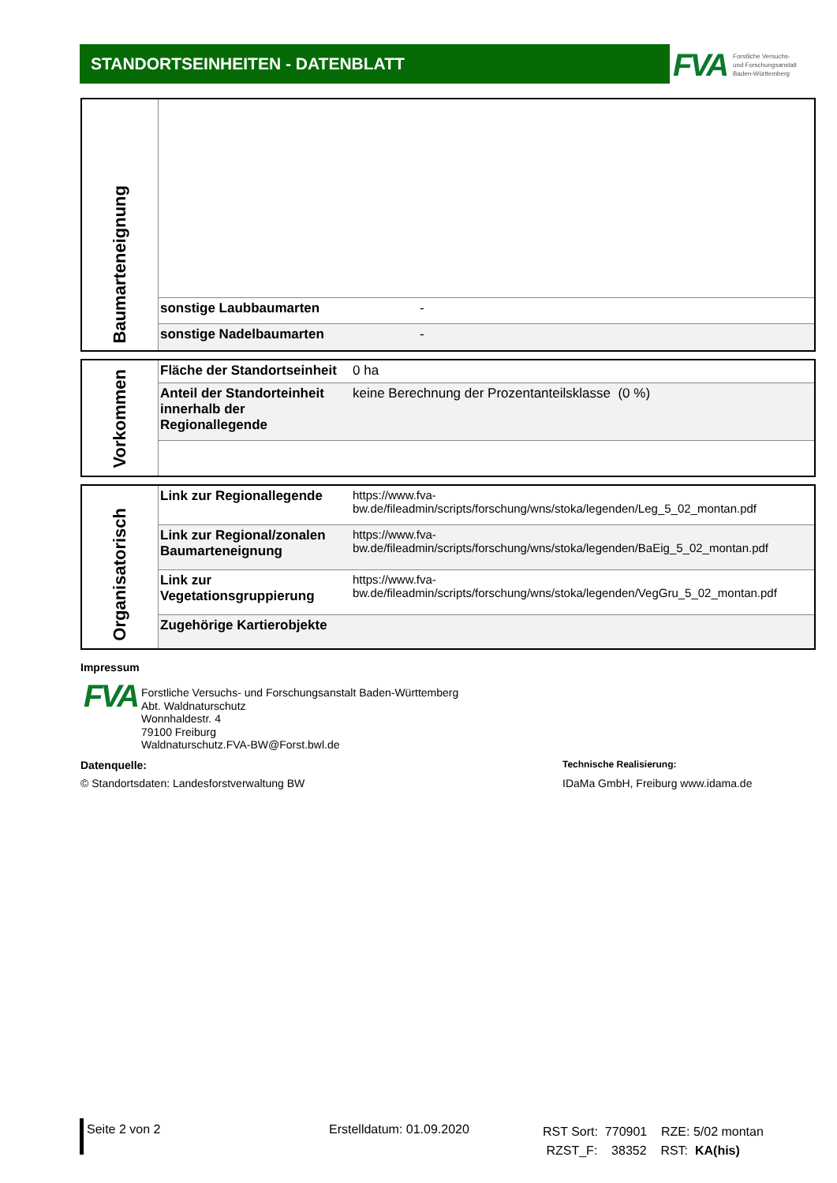STANDORTSEINHEITEN - DATENBLATT
FVA Forstliche Versuchs-
und Forschungsanstalt
Baden-Württemberg
| Baumarteneignung | | |
| | sonstige Laubbaumarten | - |
| | sonstige Nadelbaumarten | - |
| Vorkommen | Fläche der Standortseinheit | 0 ha |
| | Anteil der Standorteinheit innerhalb der Regionallegende | keine Berechnung der Prozentanteilsklasse (0 %) |
| Organisatorisch | Link zur Regionallegende | https://www.fva-bw.de/fileadmin/scripts/forschung/wns/stoka/legenden/Leg_5_02_montan.pdf |
| | Link zur Regional/zonalen Baumarteneignung | https://www.fva-bw.de/fileadmin/scripts/forschung/wns/stoka/legenden/BaEig_5_02_montan.pdf |
| | Link zur Vegetationsgruppierung | https://www.fva-bw.de/fileadmin/scripts/forschung/wns/stoka/legenden/VegGru_5_02_montan.pdf |
| | Zugehörige Kartierobjekte | |
Impressum
FVA
Forstliche Versuchs- und Forschungsanstalt Baden-Württemberg
Abt. Waldnaturschutz
Wonnhaldestr. 4
79100 Freiburg
Waldnaturschutz.FVA-BW@Forst.bwl.de
Datenquelle:
© Standortsdaten: Landesforstverwaltung BW
Technische Realisierung:
IDaMa GmbH, Freiburg www.idama.de
Seite 2 von 2 Erstelldatum: 01.09.2020
RST Sort: 770901 RZE: 5/02 montan
RZST_F: 38352 RST: KA(his)